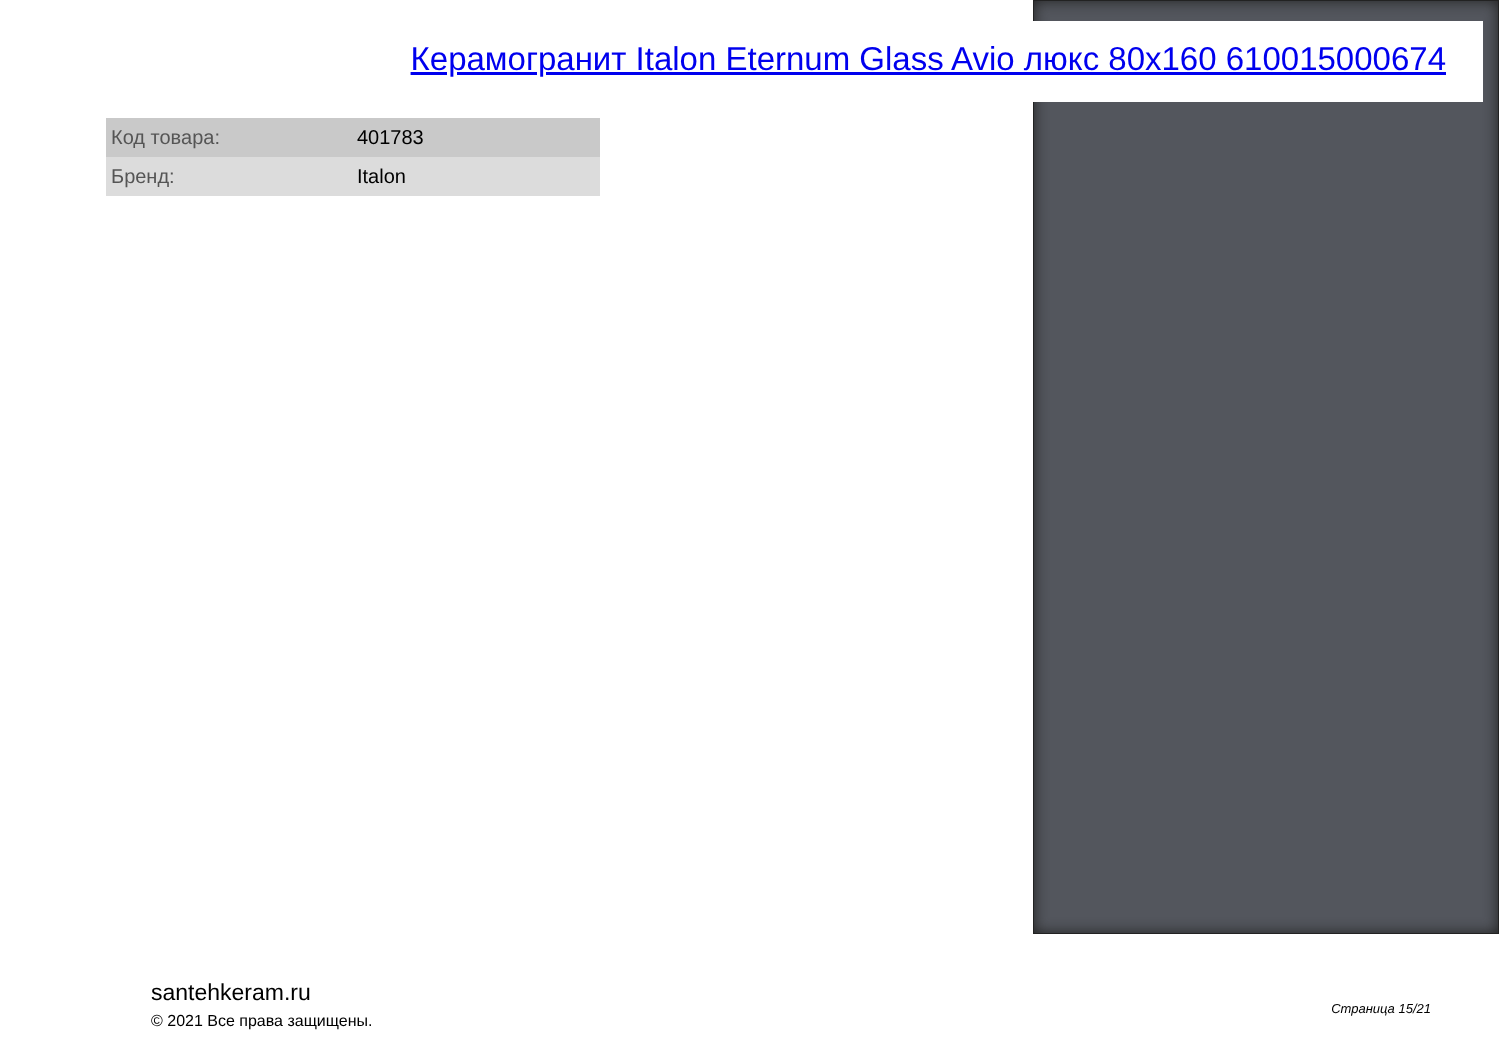Керамогранит Italon Eternum Glass Avio люкс 80x160 610015000674
| Код товара: | 401783 |
| Бренд: | Italon |
santehkeram.ru
© 2021 Все права защищены.
Страница 15/21